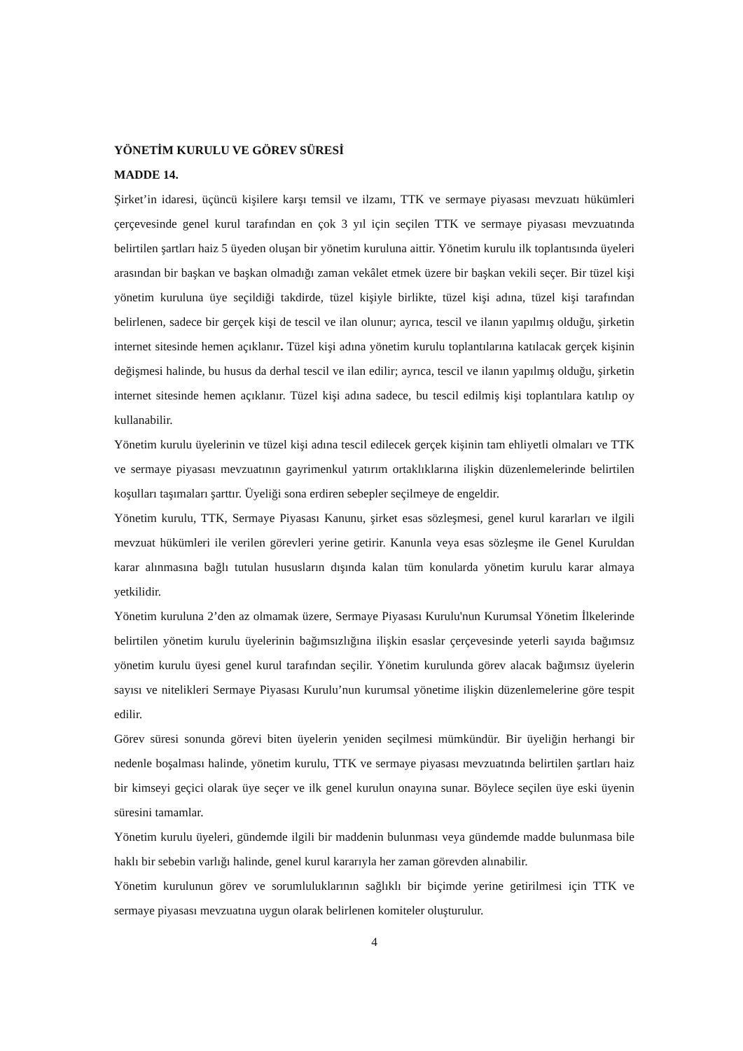YÖNETİM KURULU VE GÖREV SÜRESİ
MADDE 14.
Şirket’in idaresi, üçüncü kişilere karşı temsil ve ilzamı, TTK ve sermaye piyasası mevzuatı hükümleri çerçevesinde genel kurul tarafından en çok 3 yıl için seçilen TTK ve sermaye piyasası mevzuatında belirtilen şartları haiz 5 üyeden oluşan bir yönetim kuruluna aittir. Yönetim kurulu ilk toplantısında üyeleri arasından bir başkan ve başkan olmadığı zaman vekâlet etmek üzere bir başkan vekili seçer. Bir tüzel kişi yönetim kuruluna üye seçildiği takdirde, tüzel kişiyle birlikte, tüzel kişi adına, tüzel kişi tarafından belirlenen, sadece bir gerçek kişi de tescil ve ilan olunur; ayrıca, tescil ve ilanın yapılmış olduğu, şirketin internet sitesinde hemen açıklanır. Tüzel kişi adına yönetim kurulu toplantılarına katılacak gerçek kişinin değişmesi halinde, bu husus da derhal tescil ve ilan edilir; ayrıca, tescil ve ilanın yapılmış olduğu, şirketin internet sitesinde hemen açıklanır. Tüzel kişi adına sadece, bu tescil edilmiş kişi toplantılara katılıp oy kullanabilir.
Yönetim kurulu üyelerinin ve tüzel kişi adına tescil edilecek gerçek kişinin tam ehliyetli olmaları ve TTK ve sermaye piyasası mevzuatının gayrimenkul yatırım ortaklıklarına ilişkin düzenlemelerinde belirtilen koşulları taşımaları şarttır. Üyeliği sona erdiren sebepler seçilmeye de engeldir.
Yönetim kurulu, TTK, Sermaye Piyasası Kanunu, şirket esas sözleşmesi, genel kurul kararları ve ilgili mevzuat hükümleri ile verilen görevleri yerine getirir. Kanunla veya esas sözleşme ile Genel Kuruldan karar alınmasına bağlı tutulan hususların dışında kalan tüm konularda yönetim kurulu karar almaya yetkilidir.
Yönetim kuruluna 2’den az olmamak üzere, Sermaye Piyasası Kurulu'nun Kurumsal Yönetim İlkelerinde belirtilen yönetim kurulu üyelerinin bağımsızlığına ilişkin esaslar çerçevesinde yeterli sayıda bağımsız yönetim kurulu üyesi genel kurul tarafından seçilir. Yönetim kurulunda görev alacak bağımsız üyelerin sayısı ve nitelikleri Sermaye Piyasası Kurulu’nun kurumsal yönetime ilişkin düzenlemelerine göre tespit edilir.
Görev süresi sonunda görevi biten üyelerin yeniden seçilmesi mümkündür. Bir üyeliğin herhangi bir nedenle boşalması halinde, yönetim kurulu, TTK ve sermaye piyasası mevzuatında belirtilen şartları haiz bir kimseyi geçici olarak üye seçer ve ilk genel kurulun onayına sunar. Böylece seçilen üye eski üyenin süresini tamamlar.
Yönetim kurulu üyeleri, gündemde ilgili bir maddenin bulunması veya gündemde madde bulunmasa bile haklı bir sebebin varlığı halinde, genel kurul kararıyla her zaman görevden alınabilir.
Yönetim kurulunun görev ve sorumluluklarının sağlıklı bir biçimde yerine getirilmesi için TTK ve sermaye piyasası mevzuatına uygun olarak belirlenen komiteler oluşturulur.
4